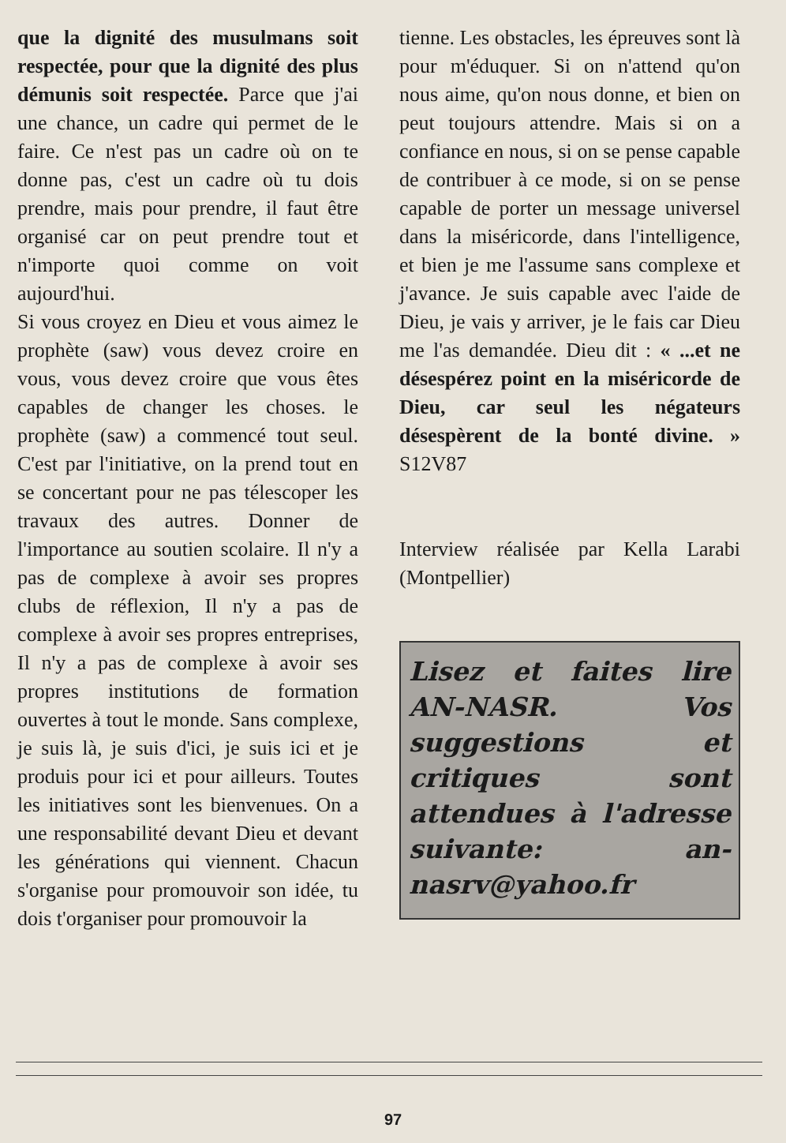que la dignité des musulmans soit respectée, pour que la dignité des plus démunis soit respectée. Parce que j'ai une chance, un cadre qui permet de le faire. Ce n'est pas un cadre où on te donne pas, c'est un cadre où tu dois prendre, mais pour prendre, il faut être organisé car on peut prendre tout et n'importe quoi comme on voit aujourd'hui.
Si vous croyez en Dieu et vous aimez le prophète (saw) vous devez croire en vous, vous devez croire que vous êtes capables de changer les choses. le prophète (saw) a commencé tout seul. C'est par l'initiative, on la prend tout en se concertant pour ne pas télescoper les travaux des autres. Donner de l'importance au soutien scolaire. Il n'y a pas de complexe à avoir ses propres clubs de réflexion, Il n'y a pas de complexe à avoir ses propres entreprises, Il n'y a pas de complexe à avoir ses propres institutions de formation ouvertes à tout le monde. Sans complexe, je suis là, je suis d'ici, je suis ici et je produis pour ici et pour ailleurs. Toutes les initiatives sont les bienvenues. On a une responsabilité devant Dieu et devant les générations qui viennent. Chacun s'organise pour promouvoir son idée, tu dois t'organiser pour promouvoir la
tienne. Les obstacles, les épreuves sont là pour m'éduquer. Si on n'attend qu'on nous aime, qu'on nous donne, et bien on peut toujours attendre. Mais si on a confiance en nous, si on se pense capable de contribuer à ce mode, si on se pense capable de porter un message universel dans la miséricorde, dans l'intelligence, et bien je me l'assume sans complexe et j'avance. Je suis capable avec l'aide de Dieu, je vais y arriver, je le fais car Dieu me l'as demandée. Dieu dit : « ...et ne désespérez point en la miséricorde de Dieu, car seul les négateurs désespèrent de la bonté divine. » S12V87
Interview réalisée par Kella Larabi (Montpellier)
Lisez et faites lire AN-NASR. Vos suggestions et critiques sont attendues à l'adresse suivante: an-nasrv@yahoo.fr
97